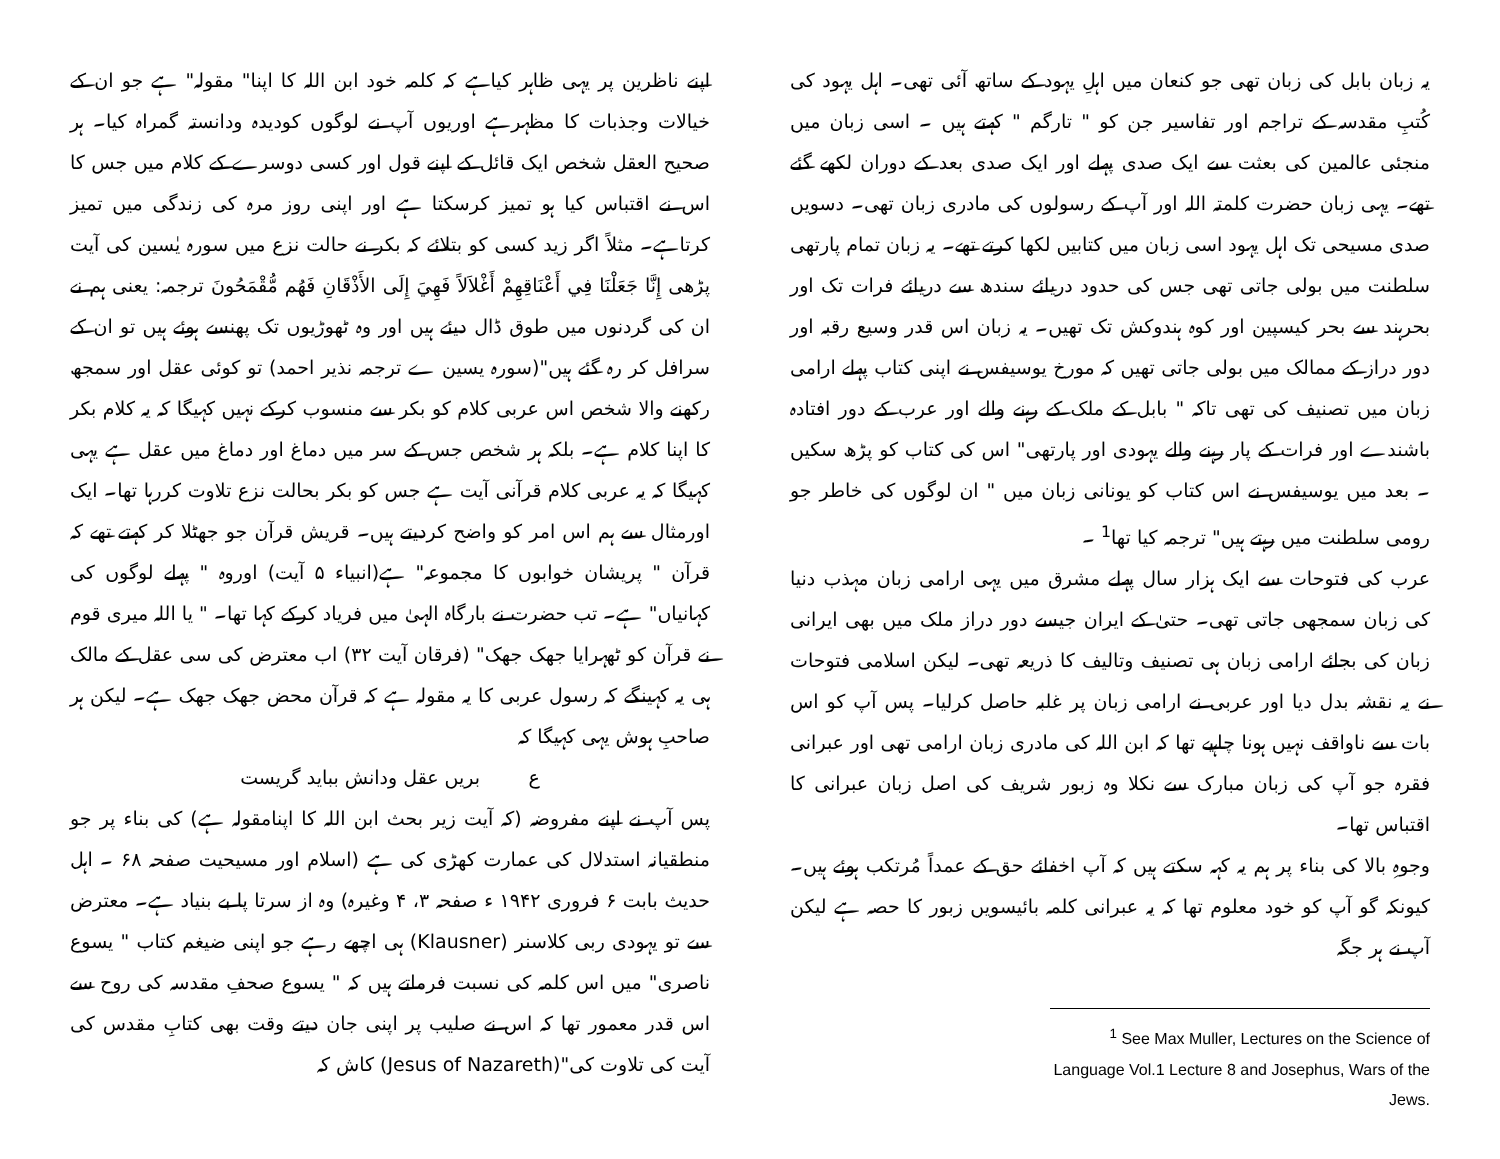یہ زبان بابل کی زبان تھی جو کنعان میں اہلِ یہود کے ساتھ آئی تھی۔ اہل یہود کی کُتبِ مقدسہ کے تراجم اور تفاسیر جن کو " تارگم " کہتے ہیں ۔ اسی زبان میں منجئی عالمین کی بعثت سے ایک صدی پہلے اور ایک صدی بعد کے دوران لکھے گئے تھے۔ یہی زبان حضرت کلمتہ اللہ اور آپ کے رسولوں کی مادری زبان تھی۔ دسویں صدی مسیحی تک اہل یہود اسی زبان میں کتابیں لکھا کرتے تھے۔ یہ زبان تمام پارتھی سلطنت میں بولی جاتی تھی جس کی حدود دریائے سندھ سے دریائے فرات تک اور بحرہند سے بحر کیسپین اور کوہ ہندوکش تک تھیں۔ یہ زبان اس قدر وسیع رقبہ اور دور دراز کے ممالک میں بولی جاتی تھیں کہ مورخ یوسیفس نے اپنی کتاب پہلے ارامی زبان میں تصنیف کی تھی تاکہ " بابل کے ملک کے رہنے والے اور عرب کے دور افتادہ باشندے اور فرات کے پار رہنے والے یہودی اور پارتھی" اس کی کتاب کو پڑھ سکیں ۔ بعد میں یوسیفس نے اس کتاب کو یونانی زبان میں " ان لوگوں کی خاطر جو رومی سلطنت میں رہتے ہیں" ترجمہ کیا تھا<sup>1</sup> ۔
عرب کی فتوحات سے ایک ہزار سال پہلے مشرق میں یہی ارامی زبان مہذب دنیا کی زبان سمجھی جاتی تھی۔ حتیٰ کے ایران جیسے دور دراز ملک میں بھی ایرانی زبان کی بجائے ارامی زبان ہی تصنیف وتالیف کا ذریعہ تھی۔ لیکن اسلامی فتوحات نے یہ نقشہ بدل دیا اور عربی نے ارامی زبان پر غلبہ حاصل کرلیا۔ پس آپ کو اس بات سے ناواقف نہیں ہونا چاہیے تھا کہ ابن اللہ کی مادری زبان ارامی تھی اور عبرانی فقرہ جو آپ کی زبان مبارک سے نکلا وہ زبور شریف کی اصل زبان عبرانی کا اقتباس تھا۔
وجوہِ بالا کی بناء پر ہم یہ کہہ سکتے ہیں کہ آپ اخفائے حق کے عمداً مُرتکب ہوئے ہیں۔ کیونکہ گو آپ کو خود معلوم تھا کہ یہ عبرانی کلمہ بائیسویں زبور کا حصہ ہے لیکن آپ نے ہر جگہ
<sup>1</sup> See Max Muller, Lectures on the Science of Language Vol.1 Lecture 8 and Josephus, Wars of the Jews.
اپنے ناظرین پر یہی ظاہر کیاہے کہ کلمہ خود ابن اللہ کا اپنا" مقولہ" ہے جو ان کے خیالات وجذبات کا مظہرہے اوریوں آپ نے لوگوں کودیدہ ودانستہ گمراہ کیا۔ ہر صحیح العقل شخص ایک قائل کے اپنے قول اور کسی دوسرے کے کلام میں جس کا اس نے اقتباس کیا ہو تمیز کرسکتا ہے اور اپنی روز مرہ کی زندگی میں تمیز کرتاہے۔ مثلاً اگر زید کسی کو بتلائے کہ بکر نے حالت نزع میں سورہ یٰسین کی آیت پڑھی إِنَّا جَعَلْنَا فِي أَعْنَاقِهِمْ أَغْلاَلاً فَهِيَ إِلَى الأَذْقَانِ فَهُم مُّقْمَحُونَ ترجمہ: یعنی ہم نے ان کی گردنوں میں طوق ڈال دیئے ہیں اور وہ ٹھوڑیوں تک پھنسے ہوئے ہیں تو ان کے سرافل کر رہ گئے ہیں"(سورہ یسین ے ترجمہ نذیر احمد) تو کوئی عقل اور سمجھ رکھنے والا شخص اس عربی کلام کو بکر سے منسوب کرکے نہیں کہیگا کہ یہ کلام بکر کا اپنا کلام ہے۔ بلکہ ہر شخص جس کے سر میں دماغ اور دماغ میں عقل ہے یہی کہیگا کہ یہ عربی کلام قرآنی آیت ہے جس کو بکر بحالت نزع تلاوت کررہا تھا۔ ایک اورمثال سے ہم اس امر کو واضح کردیتے ہیں۔ قریش قرآن جو جھٹلا کر کہتے تھے کہ قرآن " پریشان خوابوں کا مجموعہ" ہے(انبیاء ۵ آیت) اوروہ " پہلے لوگوں کی کہانیاں" ہے۔ تب حضرت نے بارگاہ الہیٰ میں فریاد کرکے کہا تھا۔ " یا اللہ میری قوم نے قرآن کو ٹھہرایا جھک جھک" (فرقان آیت ۳۲) اب معترض کی سی عقل کے مالک ہی یہ کہینگے کہ رسول عربی کا یہ مقولہ ہے کہ قرآن محض جھک جھک ہے۔ لیکن ہر صاحبِ ہوش یہی کہیگا کہ
ع بریں عقل ودانش بباید گریست
پس آپ نے اپنے مفروضہ (کہ آیت زیر بحث ابن اللہ کا اپنامقولہ ہے) کی بناء پر جو منطقیانہ استدلال کی عمارت کھڑی کی ہے (اسلام اور مسیحیت صفحہ ۶۸ ۔ اہل حدیث بابت ۶ فروری ۱۹۴۲ ء صفحہ ۳، ۴ وغیرہ) وہ از سرتا پا بے بنیاد ہے۔ معترض سے تو یہودی ربی کلاسنر (Klausner) ہی اچھے رہے جو اپنی ضیغم کتاب " یسوع ناصری" میں اس کلمہ کی نسبت فرماتے ہیں کہ " یسوع صحفِ مقدسہ کی روح سے اس قدر معمور تھا کہ اس نے صلیب پر اپنی جان دیتے وقت بھی کتابِ مقدس کی آیت کی تلاوت کی"(Jesus of Nazareth) کاش کہ